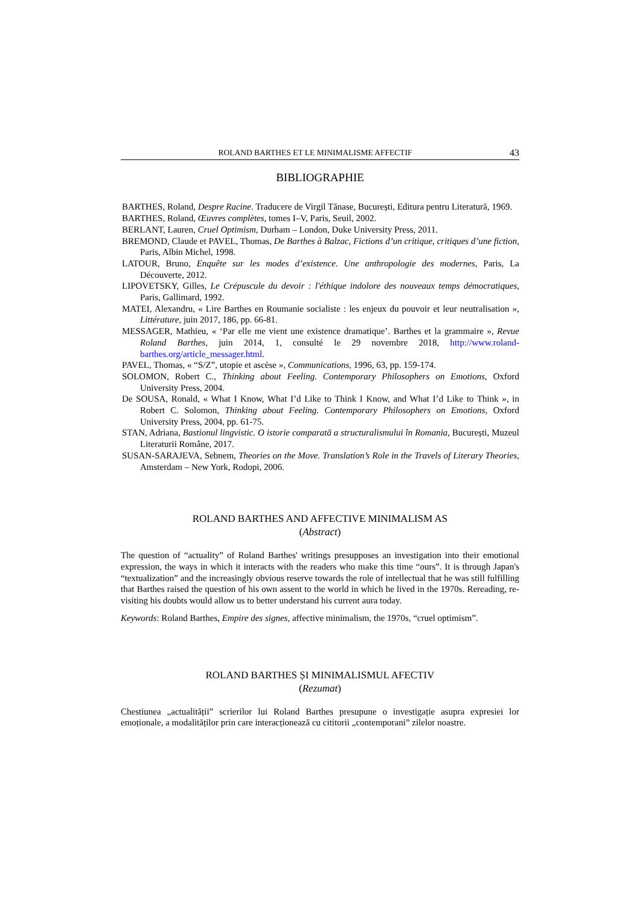ROLAND BARTHES ET LE MINIMALISME AFFECTIF 43
BIBLIOGRAPHIE
BARTHES, Roland, Despre Racine. Traducere de Virgil Tănase, București, Editura pentru Literatură, 1969.
BARTHES, Roland, Œuvres complètes, tomes I–V, Paris, Seuil, 2002.
BERLANT, Lauren, Cruel Optimism, Durham – London, Duke University Press, 2011.
BREMOND, Claude et PAVEL, Thomas, De Barthes à Balzac, Fictions d’un critique, critiques d’une fiction, Paris, Albin Michel, 1998.
LATOUR, Bruno, Enquête sur les modes d’existence. Une anthropologie des modernes, Paris, La Découverte, 2012.
LIPOVETSKY, Gilles, Le Crépuscule du devoir : l'éthique indolore des nouveaux temps démocratiques, Paris, Gallimard, 1992.
MATEI, Alexandru, « Lire Barthes en Roumanie socialiste : les enjeux du pouvoir et leur neutralisation », Littérature, juin 2017, 186, pp. 66-81.
MESSAGER, Mathieu, « ‘Par elle me vient une existence dramatique’. Barthes et la grammaire », Revue Roland Barthes, juin 2014, 1, consulté le 29 novembre 2018, http://www.roland-barthes.org/article_messager.html.
PAVEL, Thomas, « “S/Z”, utopie et ascèse », Communications, 1996, 63, pp. 159-174.
SOLOMON, Robert C., Thinking about Feeling. Contemporary Philosophers on Emotions, Oxford University Press, 2004.
De SOUSA, Ronald, « What I Know, What I’d Like to Think I Know, and What I’d Like to Think », in Robert C. Solomon, Thinking about Feeling. Contemporary Philosophers on Emotions, Oxford University Press, 2004, pp. 61-75.
STAN, Adriana, Bastionul lingvistic. O istorie comparată a structuralismului în Romania, București, Muzeul Literaturii Române, 2017.
SUSAN-SARAJEVA, Sebnem, Theories on the Move. Translation’s Role in the Travels of Literary Theories, Amsterdam – New York, Rodopi, 2006.
ROLAND BARTHES AND AFFECTIVE MINIMALISM AS
(Abstract)
The question of “actuality” of Roland Barthes' writings presupposes an investigation into their emotional expression, the ways in which it interacts with the readers who make this time “ours”. It is through Japan's “textualization” and the increasingly obvious reserve towards the role of intellectual that he was still fulfilling that Barthes raised the question of his own assent to the world in which he lived in the 1970s. Rereading, re-visiting his doubts would allow us to better understand his current aura today.
Keywords: Roland Barthes, Empire des signes, affective minimalism, the 1970s, “cruel optimism”.
ROLAND BARTHES ȘI MINIMALISMUL AFECTIV
(Rezumat)
Chestiunea „actualității” scrierilor lui Roland Barthes presupune o investigație asupra expresiei lor emoționale, a modalităților prin care interacționează cu cititorii „contemporani” zilelor noastre.